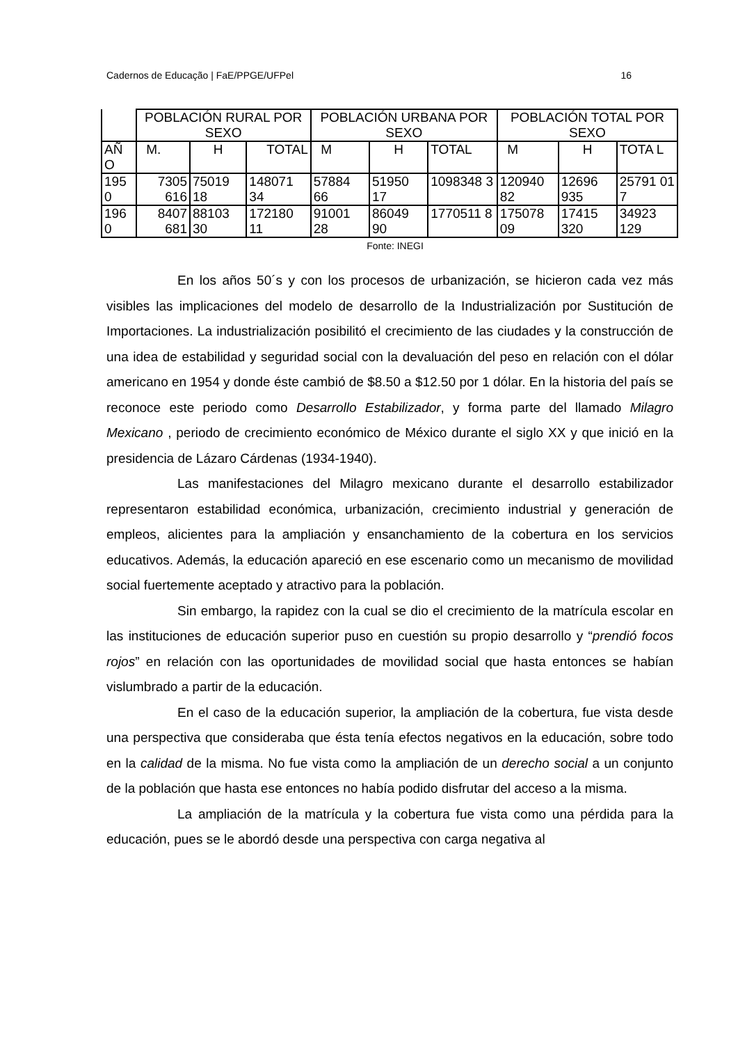Cadernos de Educação | FaE/PPGE/UFPel 16
| | POBLACIÓN RURAL POR SEXO | | | POBLACIÓN URBANA POR SEXO | | | POBLACIÓN TOTAL POR SEXO | | |
| --- | --- | --- | --- | --- | --- | --- | --- | --- | --- |
| AÑ O | M. | H | TOTAL | M | H | TOTAL | M | H | TOTA L |
| 195 0 | 7305 616 | 75019 18 | 148071 34 | 57884 66 | 51950 17 | 1098348 3 | 120940 82 | 12696 935 | 25791 01 7 |
| 196 0 | 8407 681 | 88103 30 | 172180 11 | 91001 28 | 86049 90 | 1770511 8 | 175078 09 | 17415 320 | 34923 129 |
Fonte: INEGI
En los años 50´s y con los procesos de urbanización, se hicieron cada vez más visibles las implicaciones del modelo de desarrollo de la Industrialización por Sustitución de Importaciones. La industrialización posibilitó el crecimiento de las ciudades y la construcción de una idea de estabilidad y seguridad social con la devaluación del peso en relación con el dólar americano en 1954 y donde éste cambió de $8.50 a $12.50 por 1 dólar. En la historia del país se reconoce este periodo como Desarrollo Estabilizador, y forma parte del llamado Milagro Mexicano , periodo de crecimiento económico de México durante el siglo XX y que inició en la presidencia de Lázaro Cárdenas (1934-1940).
Las manifestaciones del Milagro mexicano durante el desarrollo estabilizador representaron estabilidad económica, urbanización, crecimiento industrial y generación de empleos, alicientes para la ampliación y ensanchamiento de la cobertura en los servicios educativos. Además, la educación apareció en ese escenario como un mecanismo de movilidad social fuertemente aceptado y atractivo para la población.
Sin embargo, la rapidez con la cual se dio el crecimiento de la matrícula escolar en las instituciones de educación superior puso en cuestión su propio desarrollo y “prendió focos rojos” en relación con las oportunidades de movilidad social que hasta entonces se habían vislumbrado a partir de la educación.
En el caso de la educación superior, la ampliación de la cobertura, fue vista desde una perspectiva que consideraba que ésta tenía efectos negativos en la educación, sobre todo en la calidad de la misma. No fue vista como la ampliación de un derecho social a un conjunto de la población que hasta ese entonces no había podido disfrutar del acceso a la misma.
La ampliación de la matrícula y la cobertura fue vista como una pérdida para la educación, pues se le abordó desde una perspectiva con carga negativa al